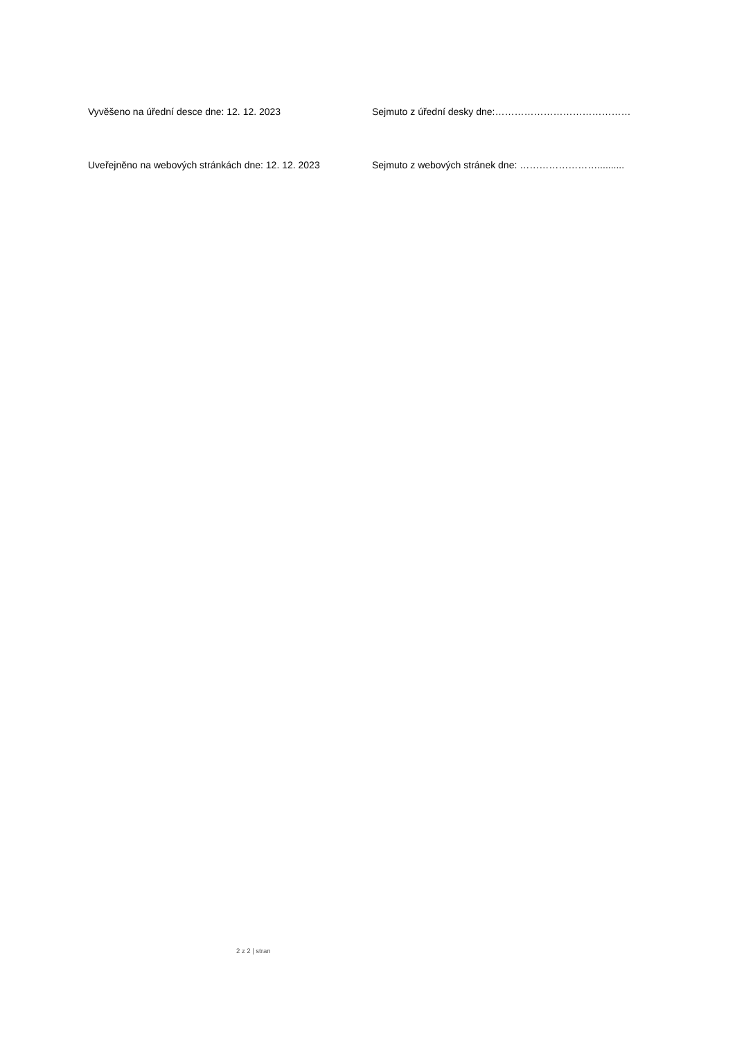Vyvěšeno na úřední desce dne: 12. 12. 2023 Sejmuto z úřední desky dne:……………………………………
Uveřejněno na webových stránkách dne: 12. 12. 2023 Sejmuto z webových stránek dne: ……………………..........
2 z 2 | stran